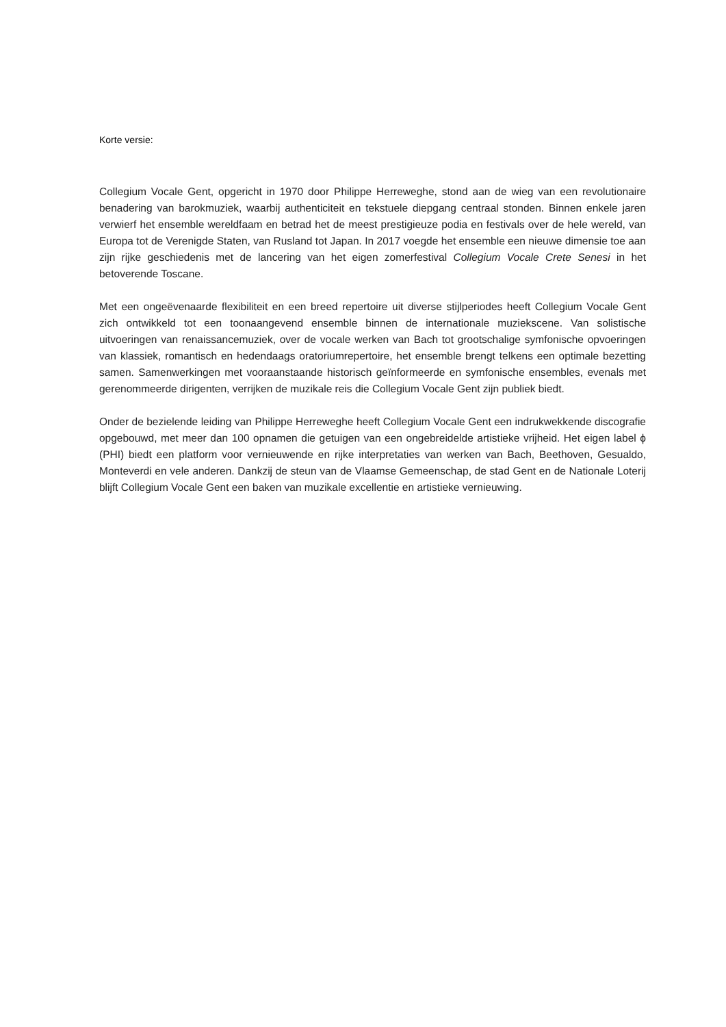Korte versie:
Collegium Vocale Gent, opgericht in 1970 door Philippe Herreweghe, stond aan de wieg van een revolutionaire benadering van barokmuziek, waarbij authenticiteit en tekstuele diepgang centraal stonden. Binnen enkele jaren verwierf het ensemble wereldfaam en betrad het de meest prestigieuze podia en festivals over de hele wereld, van Europa tot de Verenigde Staten, van Rusland tot Japan. In 2017 voegde het ensemble een nieuwe dimensie toe aan zijn rijke geschiedenis met de lancering van het eigen zomerfestival Collegium Vocale Crete Senesi in het betoverende Toscane.
Met een ongeëvenaarde flexibiliteit en een breed repertoire uit diverse stijlperiodes heeft Collegium Vocale Gent zich ontwikkeld tot een toonaangevend ensemble binnen de internationale muziekscene. Van solistische uitvoeringen van renaissancemuziek, over de vocale werken van Bach tot grootschalige symfonische opvoeringen van klassiek, romantisch en hedendaags oratoriumrepertoire, het ensemble brengt telkens een optimale bezetting samen. Samenwerkingen met vooraanstaande historisch geïnformeerde en symfonische ensembles, evenals met gerenommeerde dirigenten, verrijken de muzikale reis die Collegium Vocale Gent zijn publiek biedt.
Onder de bezielende leiding van Philippe Herreweghe heeft Collegium Vocale Gent een indrukwekkende discografie opgebouwd, met meer dan 100 opnamen die getuigen van een ongebreidelde artistieke vrijheid. Het eigen label ϕ (PHI) biedt een platform voor vernieuwende en rijke interpretaties van werken van Bach, Beethoven, Gesualdo, Monteverdi en vele anderen. Dankzij de steun van de Vlaamse Gemeenschap, de stad Gent en de Nationale Loterij blijft Collegium Vocale Gent een baken van muzikale excellentie en artistieke vernieuwing.